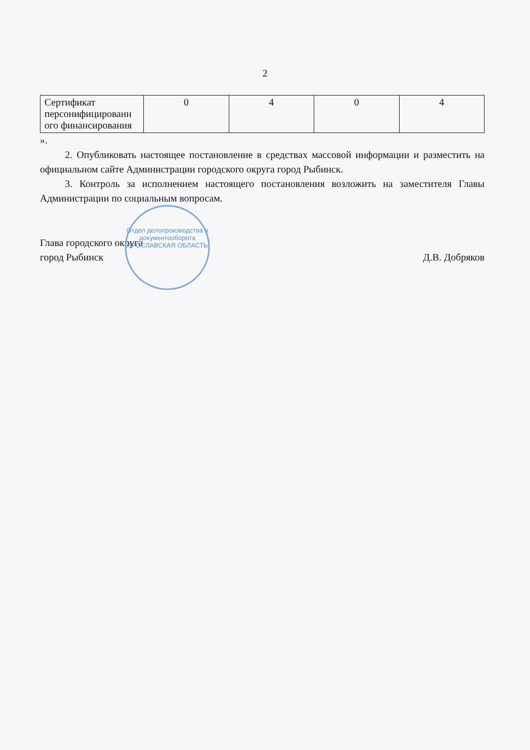2
| Сертификат персонифицированн ого финансирования | 0 | 4 | 0 | 4 |
».
2. Опубликовать настоящее постановление в средствах массовой информации и разместить на официальном сайте Администрации городского округа город Рыбинск.
3. Контроль за исполнением настоящего постановления возложить на заместителя Главы Администрации по социальным вопросам.
Глава городского округа
город Рыбинск
Д.В. Добряков
Отдел делопроизводства и документооборота
ЯРОСЛАВСКАЯ ОБЛАСТЬ